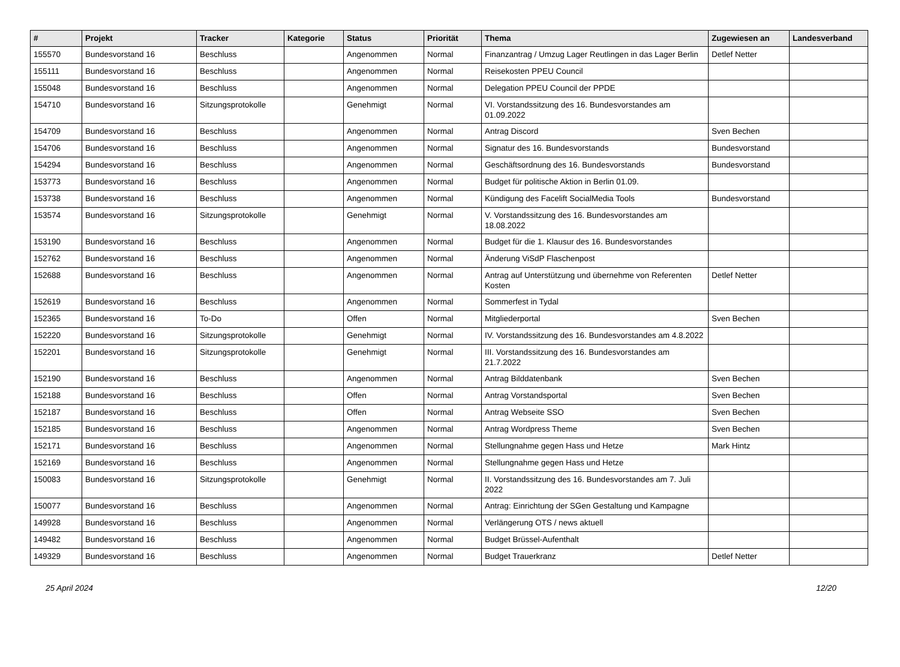| # | Projekt | Tracker | Kategorie | Status | Priorität | Thema | Zugewiesen an | Landesverband |
| --- | --- | --- | --- | --- | --- | --- | --- | --- |
| 155570 | Bundesvorstand 16 | Beschluss | | Angenommen | Normal | Finanzantrag / Umzug Lager Reutlingen in das Lager Berlin | Detlef Netter | |
| 155111 | Bundesvorstand 16 | Beschluss | | Angenommen | Normal | Reisekosten PPEU Council | | |
| 155048 | Bundesvorstand 16 | Beschluss | | Angenommen | Normal | Delegation PPEU Council der PPDE | | |
| 154710 | Bundesvorstand 16 | Sitzungsprotokolle | | Genehmigt | Normal | VI. Vorstandssitzung des 16. Bundesvorstandes am 01.09.2022 | | |
| 154709 | Bundesvorstand 16 | Beschluss | | Angenommen | Normal | Antrag Discord | Sven Bechen | |
| 154706 | Bundesvorstand 16 | Beschluss | | Angenommen | Normal | Signatur des 16. Bundesvorstands | Bundesvorstand | |
| 154294 | Bundesvorstand 16 | Beschluss | | Angenommen | Normal | Geschäftsordnung des 16. Bundesvorstands | Bundesvorstand | |
| 153773 | Bundesvorstand 16 | Beschluss | | Angenommen | Normal | Budget für politische Aktion in Berlin 01.09. | | |
| 153738 | Bundesvorstand 16 | Beschluss | | Angenommen | Normal | Kündigung des Facelift SocialMedia Tools | Bundesvorstand | |
| 153574 | Bundesvorstand 16 | Sitzungsprotokolle | | Genehmigt | Normal | V. Vorstandssitzung des 16. Bundesvorstandes am 18.08.2022 | | |
| 153190 | Bundesvorstand 16 | Beschluss | | Angenommen | Normal | Budget für die 1. Klausur des 16. Bundesvorstandes | | |
| 152762 | Bundesvorstand 16 | Beschluss | | Angenommen | Normal | Änderung ViSdP Flaschenpost | | |
| 152688 | Bundesvorstand 16 | Beschluss | | Angenommen | Normal | Antrag auf Unterstützung und übernehme von Referenten Kosten | Detlef Netter | |
| 152619 | Bundesvorstand 16 | Beschluss | | Angenommen | Normal | Sommerfest in Tydal | | |
| 152365 | Bundesvorstand 16 | To-Do | | Offen | Normal | Mitgliederportal | Sven Bechen | |
| 152220 | Bundesvorstand 16 | Sitzungsprotokolle | | Genehmigt | Normal | IV. Vorstandssitzung des 16. Bundesvorstandes am 4.8.2022 | | |
| 152201 | Bundesvorstand 16 | Sitzungsprotokolle | | Genehmigt | Normal | III. Vorstandssitzung des 16. Bundesvorstandes am 21.7.2022 | | |
| 152190 | Bundesvorstand 16 | Beschluss | | Angenommen | Normal | Antrag Bilddatenbank | Sven Bechen | |
| 152188 | Bundesvorstand 16 | Beschluss | | Offen | Normal | Antrag Vorstandsportal | Sven Bechen | |
| 152187 | Bundesvorstand 16 | Beschluss | | Offen | Normal | Antrag Webseite SSO | Sven Bechen | |
| 152185 | Bundesvorstand 16 | Beschluss | | Angenommen | Normal | Antrag Wordpress Theme | Sven Bechen | |
| 152171 | Bundesvorstand 16 | Beschluss | | Angenommen | Normal | Stellungnahme gegen Hass und Hetze | Mark Hintz | |
| 152169 | Bundesvorstand 16 | Beschluss | | Angenommen | Normal | Stellungnahme gegen Hass und Hetze | | |
| 150083 | Bundesvorstand 16 | Sitzungsprotokolle | | Genehmigt | Normal | II. Vorstandssitzung des 16. Bundesvorstandes am 7. Juli 2022 | | |
| 150077 | Bundesvorstand 16 | Beschluss | | Angenommen | Normal | Antrag: Einrichtung der SGen Gestaltung und Kampagne | | |
| 149928 | Bundesvorstand 16 | Beschluss | | Angenommen | Normal | Verlängerung OTS / news aktuell | | |
| 149482 | Bundesvorstand 16 | Beschluss | | Angenommen | Normal | Budget Brüssel-Aufenthalt | | |
| 149329 | Bundesvorstand 16 | Beschluss | | Angenommen | Normal | Budget Trauerkranz | Detlef Netter | |
25 April 2024 12/20